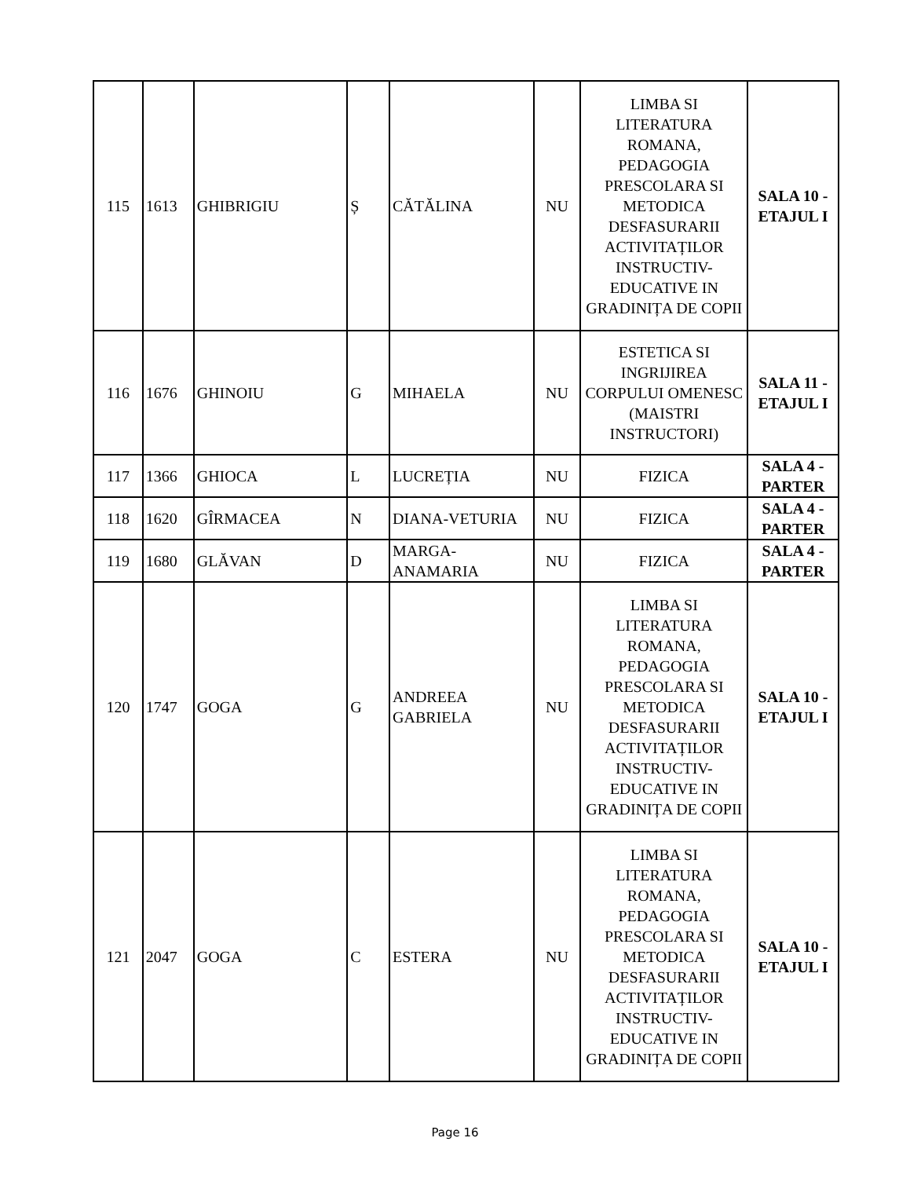| 115 | 1613 | GHIBRIGIU | Ș | CĂTĂLINA | NU | LIMBA SI LITERATURA ROMANA, PEDAGOGIA PRESCOLARA SI METODICA DESFASURARII ACTIVITAȚILOR INSTRUCTIV-EDUCATIVE IN GRADINIȚA DE COPII | SALA 10 - ETAJUL I |
| 116 | 1676 | GHINOIU | G | MIHAELA | NU | ESTETICA SI INGRIJIREA CORPULUI OMENESC (MAISTRI INSTRUCTORI) | SALA 11 - ETAJUL I |
| 117 | 1366 | GHIOCA | L | LUCREȚIA | NU | FIZICA | SALA 4 - PARTER |
| 118 | 1620 | GÎRMACEA | N | DIANA-VETURIA | NU | FIZICA | SALA 4 - PARTER |
| 119 | 1680 | GLĂVAN | D | MARGA-ANAMARIA | NU | FIZICA | SALA 4 - PARTER |
| 120 | 1747 | GOGA | G | ANDREEA GABRIELA | NU | LIMBA SI LITERATURA ROMANA, PEDAGOGIA PRESCOLARA SI METODICA DESFASURARII ACTIVITAȚILOR INSTRUCTIV-EDUCATIVE IN GRADINIȚA DE COPII | SALA 10 - ETAJUL I |
| 121 | 2047 | GOGA | C | ESTERA | NU | LIMBA SI LITERATURA ROMANA, PEDAGOGIA PRESCOLARA SI METODICA DESFASURARII ACTIVITAȚILOR INSTRUCTIV-EDUCATIVE IN GRADINIȚA DE COPII | SALA 10 - ETAJUL I |
Page 16